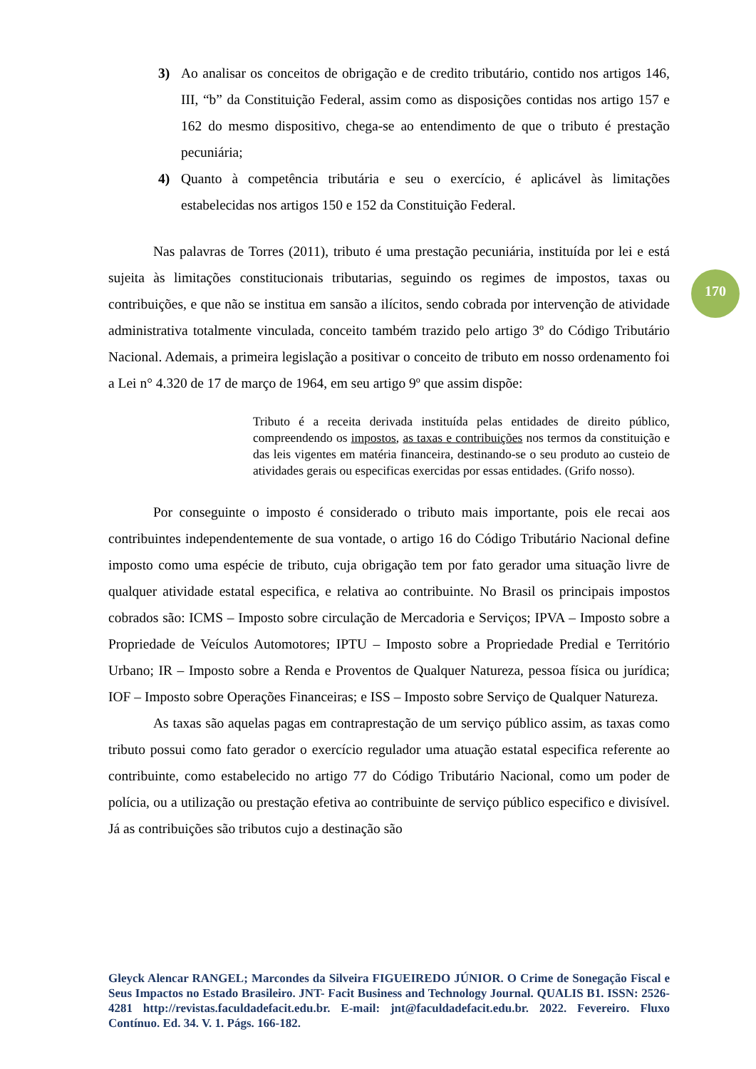3) Ao analisar os conceitos de obrigação e de credito tributário, contido nos artigos 146, III, “b” da Constituição Federal, assim como as disposições contidas nos artigo 157 e 162 do mesmo dispositivo, chega-se ao entendimento de que o tributo é prestação pecuniária;
4) Quanto à competência tributária e seu o exercício, é aplicável às limitações estabelecidas nos artigos 150 e 152 da Constituição Federal.
Nas palavras de Torres (2011), tributo é uma prestação pecuniária, instituída por lei e está sujeita às limitações constitucionais tributarias, seguindo os regimes de impostos, taxas ou contribuições, e que não se institua em sansão a ilícitos, sendo cobrada por intervenção de atividade administrativa totalmente vinculada, conceito também trazido pelo artigo 3º do Código Tributário Nacional. Ademais, a primeira legislação a positivar o conceito de tributo em nosso ordenamento foi a Lei n° 4.320 de 17 de março de 1964, em seu artigo 9º que assim dispõe:
Tributo é a receita derivada instituída pelas entidades de direito público, compreendendo os impostos, as taxas e contribuições nos termos da constituição e das leis vigentes em matéria financeira, destinando-se o seu produto ao custeio de atividades gerais ou especificas exercidas por essas entidades. (Grifo nosso).
Por conseguinte o imposto é considerado o tributo mais importante, pois ele recai aos contribuintes independentemente de sua vontade, o artigo 16 do Código Tributário Nacional define imposto como uma espécie de tributo, cuja obrigação tem por fato gerador uma situação livre de qualquer atividade estatal especifica, e relativa ao contribuinte. No Brasil os principais impostos cobrados são: ICMS – Imposto sobre circulação de Mercadoria e Serviços; IPVA – Imposto sobre a Propriedade de Veículos Automotores; IPTU – Imposto sobre a Propriedade Predial e Território Urbano; IR – Imposto sobre a Renda e Proventos de Qualquer Natureza, pessoa física ou jurídica; IOF – Imposto sobre Operações Financeiras; e ISS – Imposto sobre Serviço de Qualquer Natureza.
As taxas são aquelas pagas em contraprestação de um serviço público assim, as taxas como tributo possui como fato gerador o exercício regulador uma atuação estatal especifica referente ao contribuinte, como estabelecido no artigo 77 do Código Tributário Nacional, como um poder de polícia, ou a utilização ou prestação efetiva ao contribuinte de serviço público especifico e divisível. Já as contribuições são tributos cujo a destinação são
170
Gleyck Alencar RANGEL; Marcondes da Silveira FIGUEIREDO JÚNIOR. O Crime de Sonegação Fiscal e Seus Impactos no Estado Brasileiro. JNT- Facit Business and Technology Journal. QUALIS B1. ISSN: 2526-4281 http://revistas.faculdadefacit.edu.br. E-mail: jnt@faculdadefacit.edu.br. 2022. Fevereiro. Fluxo Contínuo. Ed. 34. V. 1. Págs. 166-182.